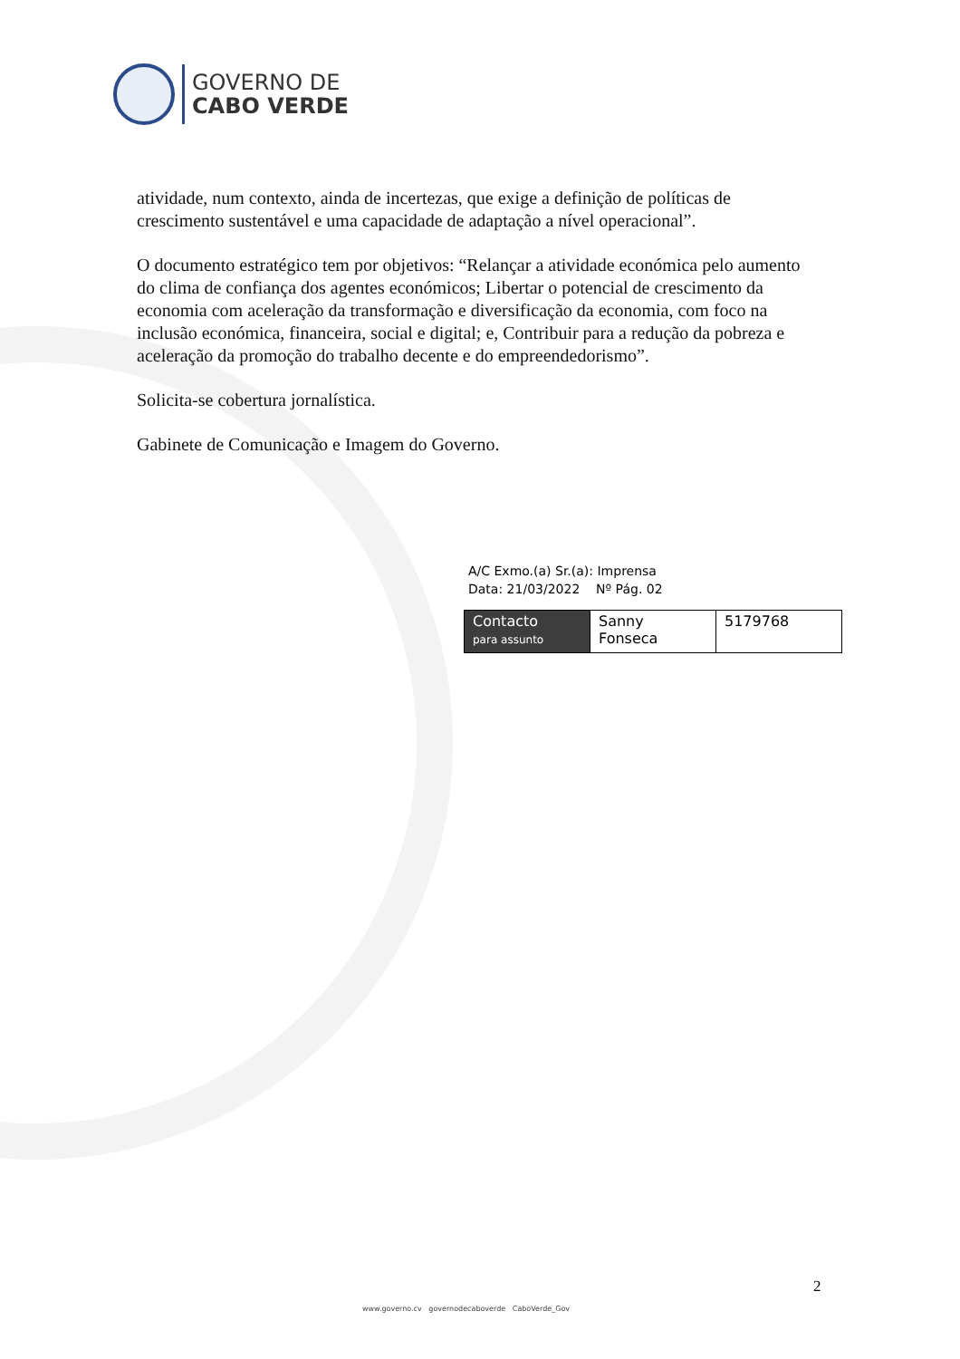GOVERNO DE
CABO VERDE
atividade, num contexto, ainda de incertezas, que exige a definição de políticas de crescimento sustentável e uma capacidade de adaptação a nível operacional”.
O documento estratégico tem por objetivos: “Relançar a atividade económica pelo aumento do clima de confiança dos agentes económicos; Libertar o potencial de crescimento da economia com aceleração da transformação e diversificação da economia, com foco na inclusão económica, financeira, social e digital; e, Contribuir para a redução da pobreza e aceleração da promoção do trabalho decente e do empreendedorismo”.
Solicita-se cobertura jornalística.
Gabinete de Comunicação e Imagem do Governo.
A/C Exmo.(a) Sr.(a): Imprensa
Data: 21/03/2022 Nº Pág. 02
| Contacto para assunto | Sanny Fonseca | 5179768 |
2
www.governo.cv governodecaboverde CaboVerde_Gov